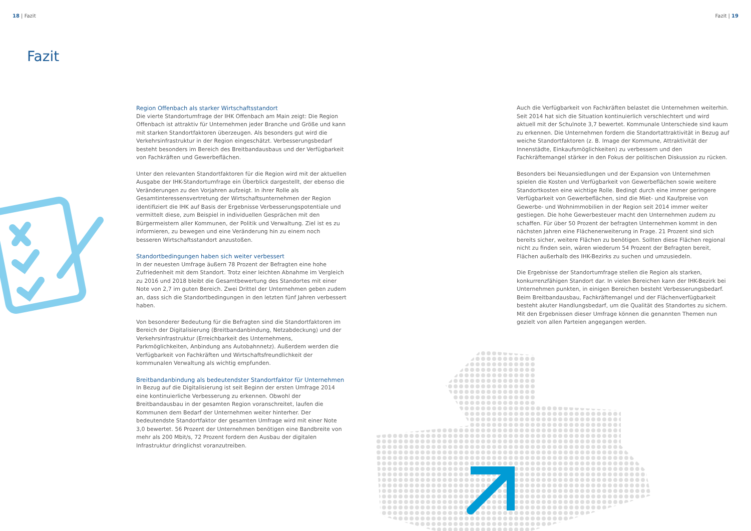18 | Fazit Fazit | 19
Fazit
Region Offenbach als starker Wirtschaftsstandort
Die vierte Standortumfrage der IHK Offenbach am Main zeigt: Die Region Offenbach ist attraktiv für Unternehmen jeder Branche und Größe und kann mit starken Standortfaktoren überzeugen. Als besonders gut wird die Verkehrsinfrastruktur in der Region eingeschätzt. Verbesserungsbedarf besteht besonders im Bereich des Breitbandausbaus und der Verfügbarkeit von Fachkräften und Gewerbeflächen.
Unter den relevanten Standortfaktoren für die Region wird mit der aktuellen Ausgabe der IHK-Standortumfrage ein Überblick dargestellt, der ebenso die Veränderungen zu den Vorjahren aufzeigt. In ihrer Rolle als Gesamtinteressensvertretung der Wirtschaftsunternehmen der Region identifiziert die IHK auf Basis der Ergebnisse Verbesserungspotentiale und vermittelt diese, zum Beispiel in individuellen Gesprächen mit den Bürgermeistern aller Kommunen, der Politik und Verwaltung. Ziel ist es zu informieren, zu bewegen und eine Veränderung hin zu einem noch besseren Wirtschaftsstandort anzustoßen.
Standortbedingungen haben sich weiter verbessert
In der neuesten Umfrage äußern 78 Prozent der Befragten eine hohe Zufriedenheit mit dem Standort. Trotz einer leichten Abnahme im Vergleich zu 2016 und 2018 bleibt die Gesamtbewertung des Standortes mit einer Note von 2,7 im guten Bereich. Zwei Drittel der Unternehmen geben zudem an, dass sich die Standortbedingungen in den letzten fünf Jahren verbessert haben.
Von besonderer Bedeutung für die Befragten sind die Standortfaktoren im Bereich der Digitalisierung (Breitbandanbindung, Netzabdeckung) und der Verkehrsinfrastruktur (Erreichbarkeit des Unternehmens, Parkmöglichkeiten, Anbindung ans Autobahnnetz). Außerdem werden die Verfügbarkeit von Fachkräften und Wirtschaftsfreundlichkeit der kommunalen Verwaltung als wichtig empfunden.
Breitbandanbindung als bedeutendster Standortfaktor für Unternehmen
In Bezug auf die Digitalisierung ist seit Beginn der ersten Umfrage 2014 eine kontinuierliche Verbesserung zu erkennen. Obwohl der Breitbandausbau in der gesamten Region voranschreitet, laufen die Kommunen dem Bedarf der Unternehmen weiter hinterher. Der bedeutendste Standortfaktor der gesamten Umfrage wird mit einer Note 3,0 bewertet. 56 Prozent der Unternehmen benötigen eine Bandbreite von mehr als 200 Mbit/s, 72 Prozent fordern den Ausbau der digitalen Infrastruktur dringlichst voranzutreiben.
Auch die Verfügbarkeit von Fachkräften belastet die Unternehmen weiterhin. Seit 2014 hat sich die Situation kontinuierlich verschlechtert und wird aktuell mit der Schulnote 3,7 bewertet. Kommunale Unterschiede sind kaum zu erkennen. Die Unternehmen fordern die Standortattraktivität in Bezug auf weiche Standortfaktoren (z. B. Image der Kommune, Attraktivität der Innenstädte, Einkaufsmöglichkeiten) zu verbessern und den Fachkräftemangel stärker in den Fokus der politischen Diskussion zu rücken.
Besonders bei Neuansiedlungen und der Expansion von Unternehmen spielen die Kosten und Verfügbarkeit von Gewerbeflächen sowie weitere Standortkosten eine wichtige Rolle. Bedingt durch eine immer geringere Verfügbarkeit von Gewerbeflächen, sind die Miet- und Kaufpreise von Gewerbe- und Wohnimmobilien in der Region seit 2014 immer weiter gestiegen. Die hohe Gewerbesteuer macht den Unternehmen zudem zu schaffen. Für über 50 Prozent der befragten Unternehmen kommt in den nächsten Jahren eine Flächenerweiterung in Frage. 21 Prozent sind sich bereits sicher, weitere Flächen zu benötigen. Sollten diese Flächen regional nicht zu finden sein, wären wiederum 54 Prozent der Befragten bereit, Flächen außerhalb des IHK-Bezirks zu suchen und umzusiedeln.
Die Ergebnisse der Standortumfrage stellen die Region als starken, konkurrenzfähigen Standort dar. In vielen Bereichen kann der IHK-Bezirk bei Unternehmen punkten, in einigen Bereichen besteht Verbesserungsbedarf. Beim Breitbandausbau, Fachkräftemangel und der Flächenverfügbarkeit besteht akuter Handlungsbedarf, um die Qualität des Standortes zu sichern. Mit den Ergebnissen dieser Umfrage können die genannten Themen nun gezielt von allen Parteien angegangen werden.